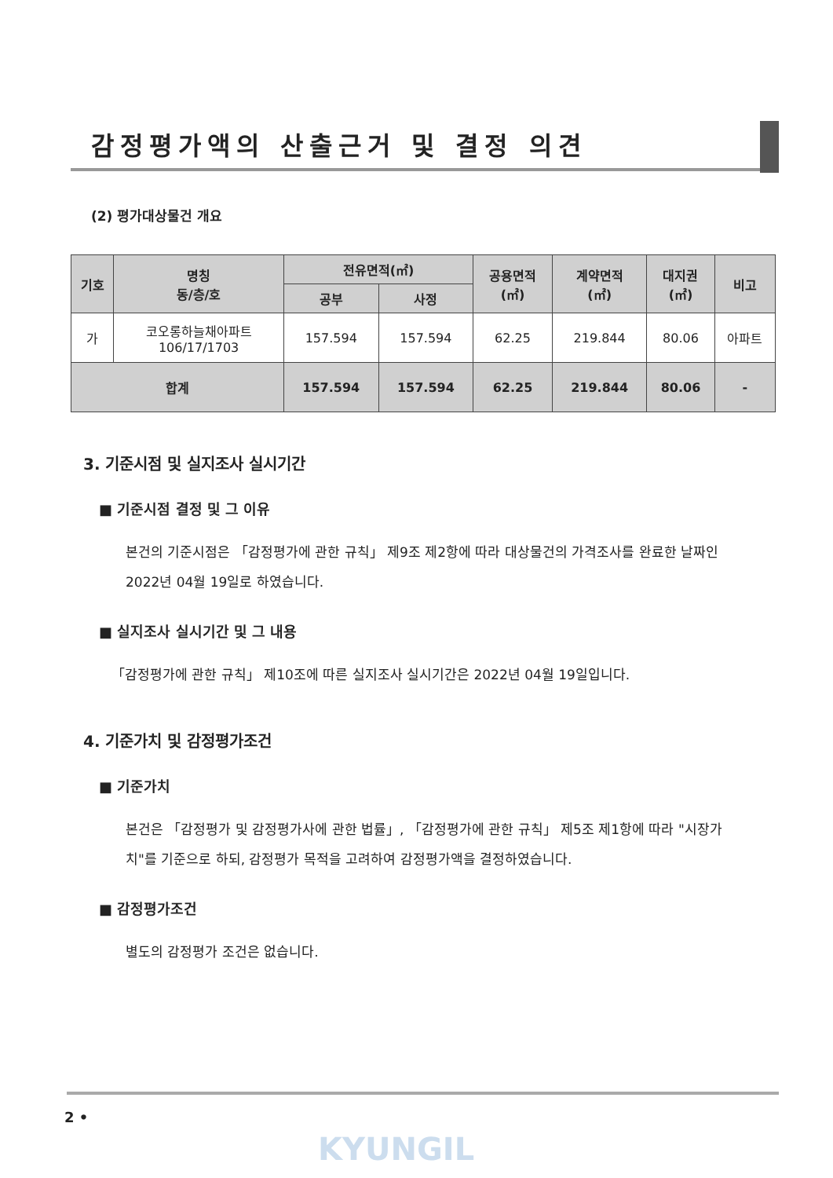감정평가액의 산출근거 및 결정 의견
(2) 평가대상물건 개요
| 기호 | 명칭 동/층/호 | 전유면적(㎡) | | 공용면적 (㎡) | 계약면적 (㎡) | 대지권 (㎡) | 비고 |
| --- | --- | --- | --- | --- | --- | --- | --- |
| | | 공부 | 사정 | | | | |
| 가 | 코오롱하늘채아파트 106/17/1703 | 157.594 | 157.594 | 62.25 | 219.844 | 80.06 | 아파트 |
| 합계 | | 157.594 | 157.594 | 62.25 | 219.844 | 80.06 | - |
3. 기준시점 및 실지조사 실시기간
■ 기준시점 결정 및 그 이유
본건의 기준시점은 「감정평가에 관한 규칙」 제9조 제2항에 따라 대상물건의 가격조사를 완료한 날짜인 2022년 04월 19일로 하였습니다.
■ 실지조사 실시기간 및 그 내용
「감정평가에 관한 규칙」 제10조에 따른 실지조사 실시기간은 2022년 04월 19일입니다.
4. 기준가치 및 감정평가조건
■ 기준가치
본건은 「감정평가 및 감정평가사에 관한 법률」, 「감정평가에 관한 규칙」 제5조 제1항에 따라 "시장가치"를 기준으로 하되, 감정평가 목적을 고려하여 감정평가액을 결정하였습니다.
■ 감정평가조건
별도의 감정평가 조건은 없습니다.
2 •
KYUNGIL